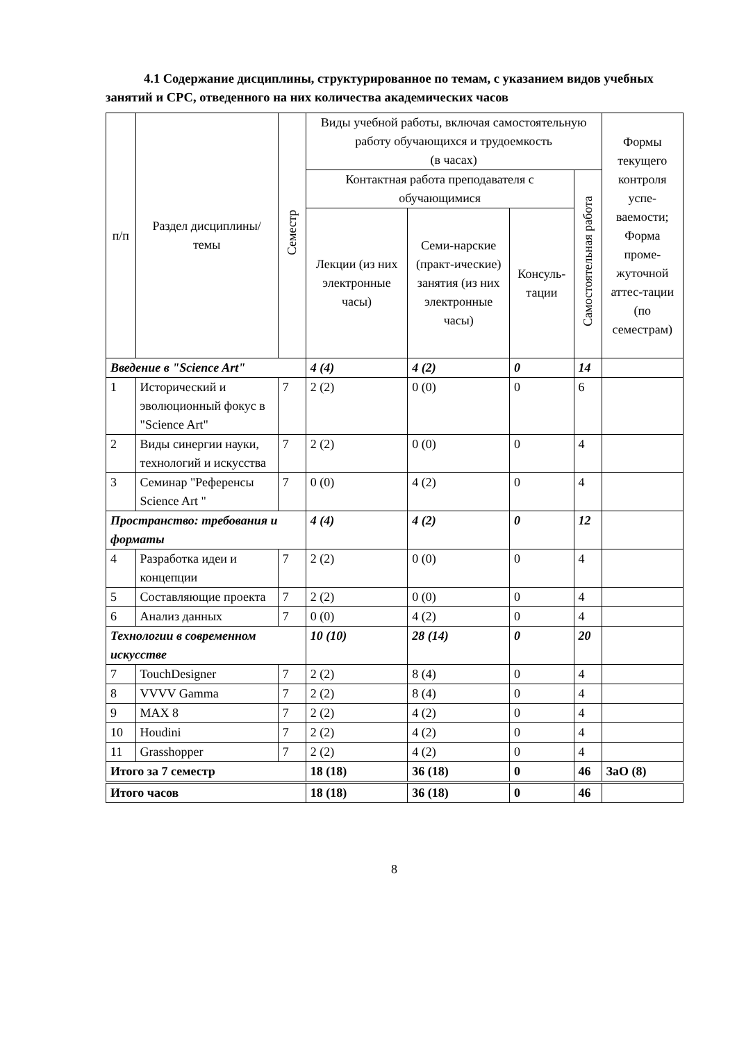4.1 Содержание дисциплины, структурированное по темам, с указанием видов учебных занятий и СРС, отведенного на них количества академических часов
| п/п | Раздел дисциплины/темы | Семестр | Виды учебной работы, включая самостоятельную работу обучающихся и трудоемкость (в часах) | | | | Формы текущего контроля успе-ваемости; Форма проме-жуточной аттес-тации (по семестрам) |
| --- | --- | --- | --- | --- | --- | --- | --- |
| | | | Контактная работа преподавателя с обучающимися | | | Самостоятельная работа | |
| | | | Лекции (из них электронные часы) | Семи-нарские (практ-ические) занятия (из них электронные часы) | Консуль-тации | | |
| Введение в "Science Art" | | | 4 (4) | 4 (2) | 0 | 14 | |
| 1 | Исторический и эволюционный фокус в "Science Art" | 7 | 2 (2) | 0 (0) | 0 | 6 | |
| 2 | Виды синергии науки, технологий и искусства | 7 | 2 (2) | 0 (0) | 0 | 4 | |
| 3 | Семинар "Референсы Science Art " | 7 | 0 (0) | 4 (2) | 0 | 4 | |
| Пространство: требования и форматы | | | 4 (4) | 4 (2) | 0 | 12 | |
| 4 | Разработка идеи и концепции | 7 | 2 (2) | 0 (0) | 0 | 4 | |
| 5 | Составляющие проекта | 7 | 2 (2) | 0 (0) | 0 | 4 | |
| 6 | Анализ данных | 7 | 0 (0) | 4 (2) | 0 | 4 | |
| Технологии в современном искусстве | | | 10 (10) | 28 (14) | 0 | 20 | |
| 7 | TouchDesigner | 7 | 2 (2) | 8 (4) | 0 | 4 | |
| 8 | VVVV Gamma | 7 | 2 (2) | 8 (4) | 0 | 4 | |
| 9 | MAX 8 | 7 | 2 (2) | 4 (2) | 0 | 4 | |
| 10 | Houdini | 7 | 2 (2) | 4 (2) | 0 | 4 | |
| 11 | Grasshopper | 7 | 2 (2) | 4 (2) | 0 | 4 | |
| Итого за 7 семестр | | | 18 (18) | 36 (18) | 0 | 46 | ЗаО (8) |
| Итого часов | | | 18 (18) | 36 (18) | 0 | 46 | |
8